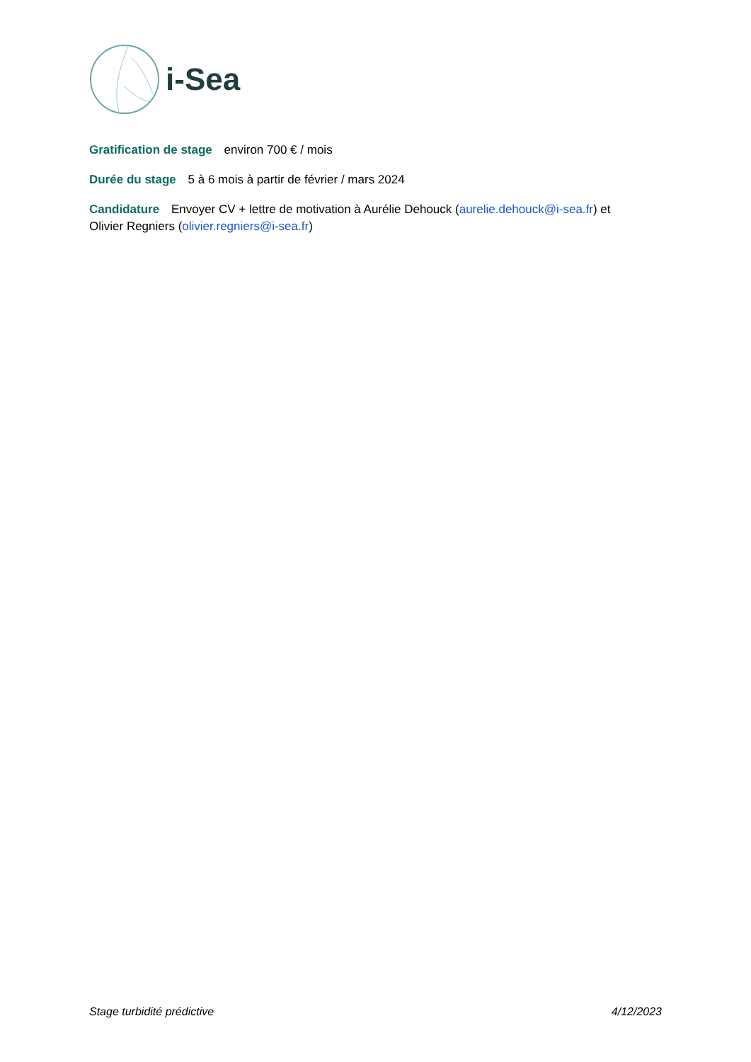i-Sea
Gratification de stage environ 700 € / mois
Durée du stage 5 à 6 mois à partir de février / mars 2024
Candidature Envoyer CV + lettre de motivation à Aurélie Dehouck (aurelie.dehouck@i-sea.fr) et Olivier Regniers (olivier.regniers@i-sea.fr)
Stage turbidité prédictive 4/12/2023